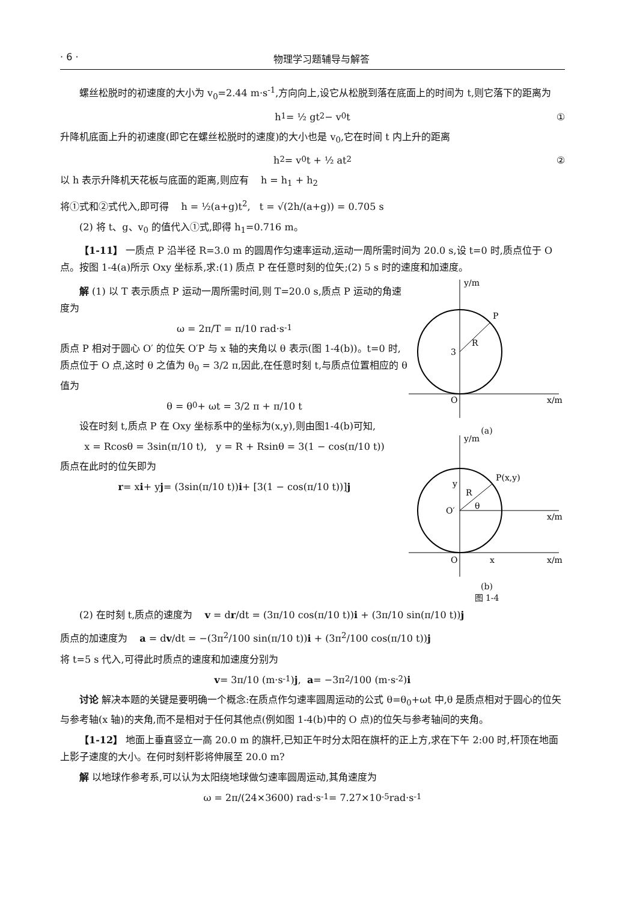· 6 · 物理学习题辅导与解答
螺丝松脱时的初速度的大小为 v<sub>0</sub>=2.44 m·s<sup>-1</sup>,方向向上,设它从松脱到落在底面上的时间为 t,则它落下的距离为
h<sub>1</sub> = ½ gt<sup>2</sup> − v<sub>0</sub>t ①
升降机底面上升的初速度(即它在螺丝松脱时的速度)的大小也是 v<sub>0</sub>,它在时间 t 内上升的距离
h<sub>2</sub> = v<sub>0</sub>t + ½ at<sup>2</sup> ②
以 h 表示升降机天花板与底面的距离,则应有 h = h<sub>1</sub> + h<sub>2</sub>
将①式和②式代入,即可得 h = ½(a+g)t<sup>2</sup>, t = √(2h/(a+g)) = 0.705 s
(2) 将 t、g、v<sub>0</sub> 的值代入①式,即得 h<sub>1</sub>=0.716 m。
【1-11】 一质点 P 沿半径 R=3.0 m 的圆周作匀速率运动,运动一周所需时间为 20.0 s,设 t=0 时,质点位于 O 点。按图 1-4(a)所示 Oxy 坐标系,求:(1) 质点 P 在任意时刻的位矢;(2) 5 s 时的速度和加速度。
解 (1) 以 T 表示质点 P 运动一周所需时间,则 T=20.0 s,质点 P 运动的角速度为
ω = 2π/T = π/10 rad·s<sup>-1</sup>
质点 P 相对于圆心 O′ 的位矢 O′P 与 x 轴的夹角以 θ 表示(图 1-4(b))。t=0 时,质点位于 O 点,这时 θ 之值为 θ<sub>0</sub> = 3/2 π,因此,在任意时刻 t,与质点位置相应的 θ 值为
θ = θ<sub>0</sub> + ωt = 3/2 π + π/10 t
设在时刻 t,质点 P 在 Oxy 坐标系中的坐标为(x,y),则由图1-4(b)可知,
x = Rcosθ = 3sin(π/10 t), y = R + Rsinθ = 3(1 − cos(π/10 t))
质点在此时的位矢即为
r = x i + y j = (3sin(π/10 t)) i + [3(1 − cos(π/10 t))] j
P
R
3
O
x/m
y/m
(a)
P(x,y)
R
θ
O′
y
O
x
x/m
x/m
y/m
(b)
图 1-4
(2) 在时刻 t,质点的速度为 v = dr/dt = (3π/10 cos(π/10 t))i + (3π/10 sin(π/10 t))j
质点的加速度为 a = dv/dt = −(3π<sup>2</sup>/100 sin(π/10 t))i + (3π<sup>2</sup>/100 cos(π/10 t))j
将 t=5 s 代入,可得此时质点的速度和加速度分别为
v = 3π/10 (m·s<sup>-1</sup>) j, a = −3π<sup>2</sup>/100 (m·s<sup>-2</sup>) i
讨论 解决本题的关键是要明确一个概念:在质点作匀速率圆周运动的公式 θ=θ<sub>0</sub>+ωt 中,θ 是质点相对于圆心的位矢与参考轴(x 轴)的夹角,而不是相对于任何其他点(例如图 1-4(b)中的 O 点)的位矢与参考轴间的夹角。
【1-12】 地面上垂直竖立一高 20.0 m 的旗杆,已知正午时分太阳在旗杆的正上方,求在下午 2:00 时,杆顶在地面上影子速度的大小。在何时刻杆影将伸展至 20.0 m?
解 以地球作参考系,可以认为太阳绕地球做匀速率圆周运动,其角速度为
ω = 2π/(24×3600) rad·s<sup>-1</sup> = 7.27×10<sup>-5</sup> rad·s<sup>-1</sup>